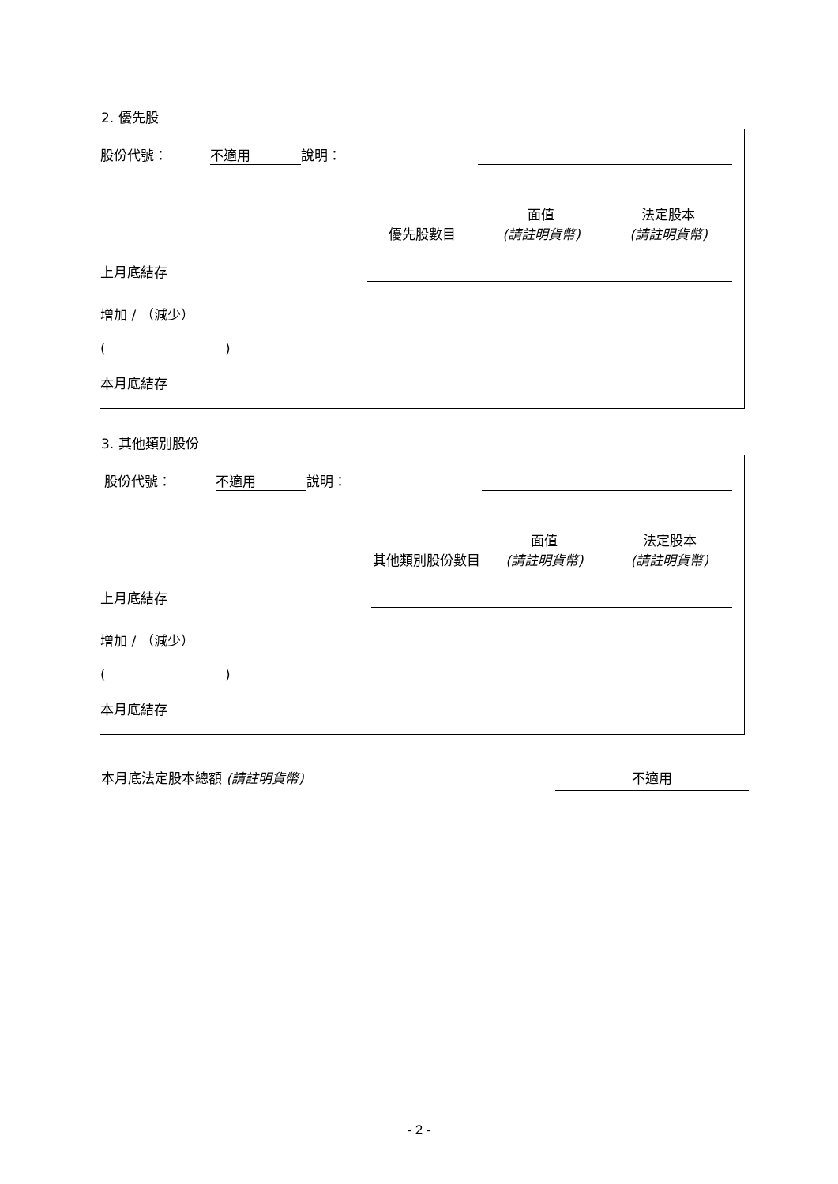2. 優先股
| 股份代號： | 不適用 | 說明： | | | | |
| | | | 優先股數目 | 面值 (請註明貨幣) | 法定股本 (請註明貨幣) | |
| 上月底結存 | | | | | | |
| 增加 / （減少） | | | | | | |
| ( ) | | | | | | |
| 本月底結存 | | | | | | |
3. 其他類別股份
| 股份代號： | 不適用 | 說明： | | | | |
| | | | 其他類別股份數目 | 面值 (請註明貨幣) | 法定股本 (請註明貨幣) | |
| 上月底結存 | | | | | | |
| 增加 / （減少） | | | | | | |
| ( ) | | | | | | |
| 本月底結存 | | | | | | |
本月底法定股本總額 (請註明貨幣) 不適用
- 2 -